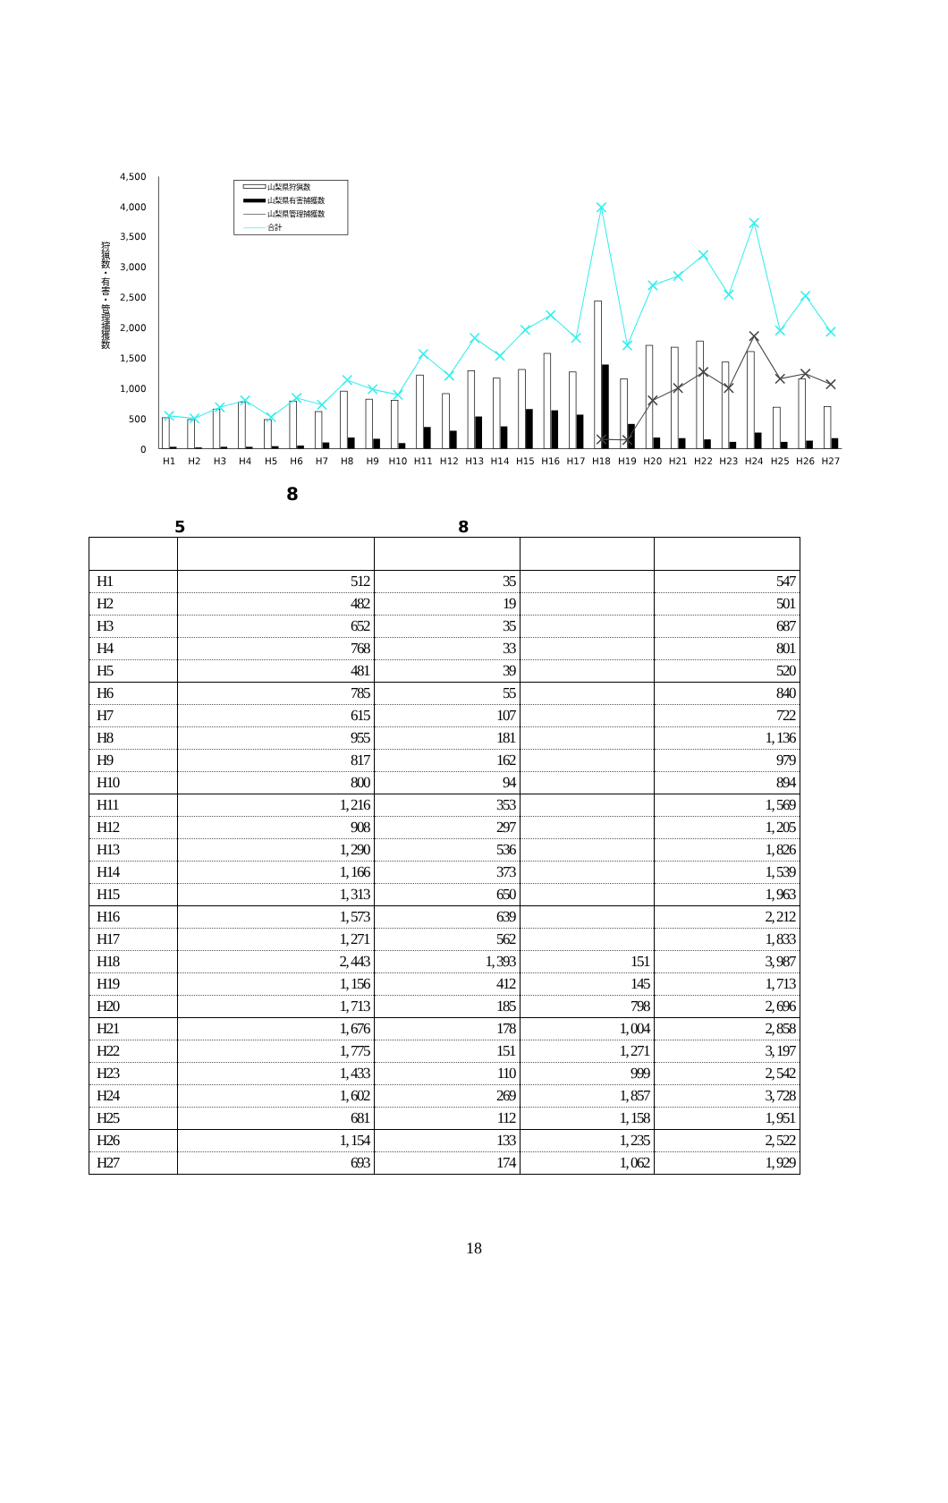4,500
4,000
3,500
3,000
2,500
2,000
1,500
1,000
500
0
狩猟数・有害・管理捕獲数
H1
H2
H3
H4
H5
H6
H7
H8
H9
H10
H11
H12
H13
H14
H15
H16
H17
H18
H19
H20
H21
H22
H23
H24
H25
H26
H27
山梨県狩猟数
山梨県有害捕獲数
山梨県管理捕獲数
合計
8
5 8
| H1 | 512 | 35 | | 547 |
| H2 | 482 | 19 | | 501 |
| H3 | 652 | 35 | | 687 |
| H4 | 768 | 33 | | 801 |
| H5 | 481 | 39 | | 520 |
| H6 | 785 | 55 | | 840 |
| H7 | 615 | 107 | | 722 |
| H8 | 955 | 181 | | 1, 136 |
| H9 | 817 | 162 | | 979 |
| H10 | 800 | 94 | | 894 |
| H11 | 1, 216 | 353 | | 1, 569 |
| H12 | 908 | 297 | | 1, 205 |
| H13 | 1, 290 | 536 | | 1, 826 |
| H14 | 1, 166 | 373 | | 1, 539 |
| H15 | 1, 313 | 650 | | 1, 963 |
| H16 | 1, 573 | 639 | | 2, 212 |
| H17 | 1, 271 | 562 | | 1, 833 |
| H18 | 2, 443 | 1, 393 | 151 | 3, 987 |
| H19 | 1, 156 | 412 | 145 | 1, 713 |
| H20 | 1, 713 | 185 | 798 | 2, 696 |
| H21 | 1, 676 | 178 | 1, 004 | 2, 858 |
| H22 | 1, 775 | 151 | 1, 271 | 3, 197 |
| H23 | 1, 433 | 110 | 999 | 2, 542 |
| H24 | 1, 602 | 269 | 1, 857 | 3, 728 |
| H25 | 681 | 112 | 1, 158 | 1, 951 |
| H26 | 1, 154 | 133 | 1, 235 | 2, 522 |
| H27 | 693 | 174 | 1, 062 | 1, 929 |
18